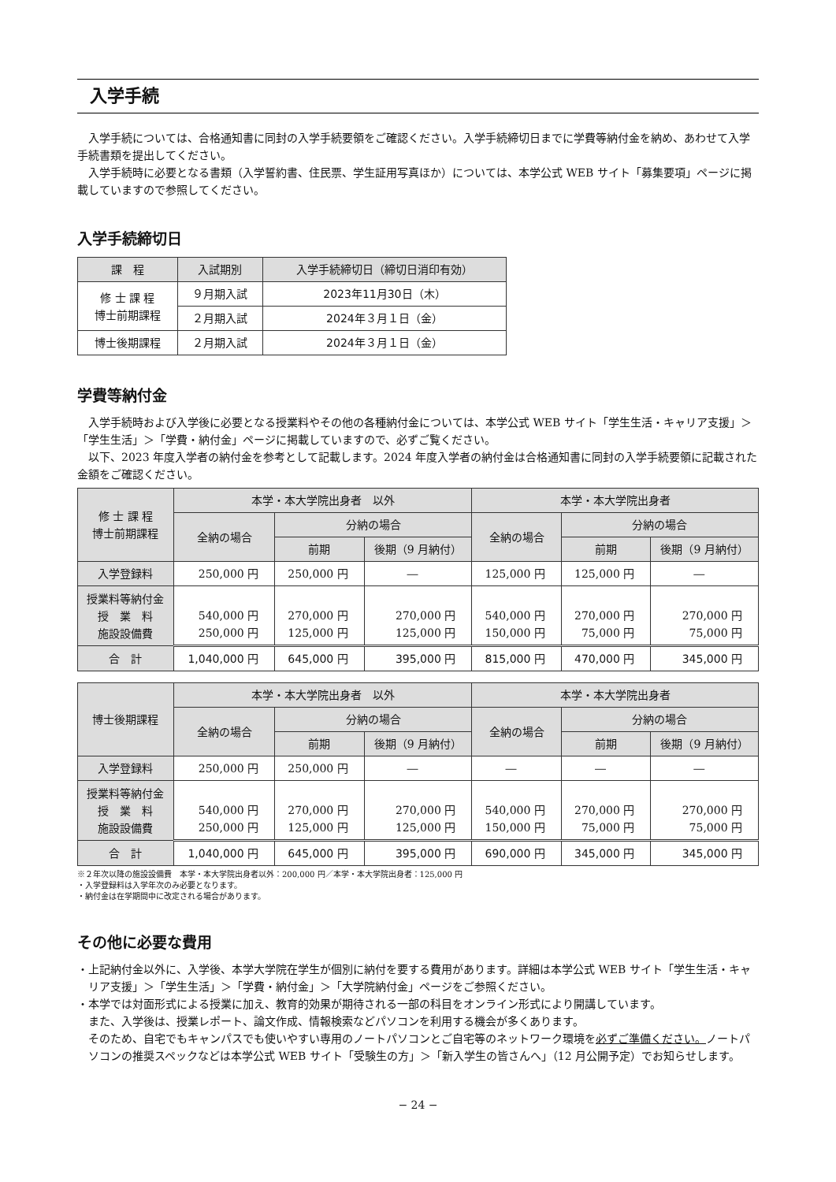入学手続
入学手続については、合格通知書に同封の入学手続要領をご確認ください。入学手続締切日までに学費等納付金を納め、あわせて入学手続書類を提出してください。
入学手続時に必要となる書類（入学誓約書、住民票、学生証用写真ほか）については、本学公式 WEB サイト「募集要項」ページに掲載していますので参照してください。
入学手続締切日
| 課 程 | 入試期別 | 入学手続締切日（締切日消印有効） |
| --- | --- | --- |
| 修 士 課 程 博士前期課程 | ９月期入試 | 2023年11月30日（木） |
| | ２月期入試 | 2024年３月１日（金） |
| 博士後期課程 | ２月期入試 | 2024年３月１日（金） |
学費等納付金
入学手続時および入学後に必要となる授業料やその他の各種納付金については、本学公式 WEB サイト「学生生活・キャリア支援」＞「学生生活」＞「学費・納付金」ページに掲載していますので、必ずご覧ください。
以下、2023 年度入学者の納付金を参考として記載します。2024 年度入学者の納付金は合格通知書に同封の入学手続要領に記載された金額をご確認ください。
| 修 士 課 程 博士前期課程 | 本学・本大学院出身者 以外 | | | 本学・本大学院出身者 | | |
| --- | --- | --- | --- | --- | --- | --- |
| | 全納の場合 | 分納の場合 | | 全納の場合 | 分納の場合 | |
| | | 前期 | 後期（9 月納付） | | 前期 | 後期（9 月納付） |
| 入学登録料 | 250,000 円 | 250,000 円 | ― | 125,000 円 | 125,000 円 | ― |
| 授業料等納付金 授 業 料 施設設備費 | 540,000 円 250,000 円 | 270,000 円 125,000 円 | 270,000 円 125,000 円 | 540,000 円 150,000 円 | 270,000 円 75,000 円 | 270,000 円 75,000 円 |
| 合 計 | 1,040,000 円 | 645,000 円 | 395,000 円 | 815,000 円 | 470,000 円 | 345,000 円 |
| 博士後期課程 | 本学・本大学院出身者 以外 | | | 本学・本大学院出身者 | | |
| --- | --- | --- | --- | --- | --- | --- |
| | 全納の場合 | 分納の場合 | | 全納の場合 | 分納の場合 | |
| | | 前期 | 後期（9 月納付） | | 前期 | 後期（9 月納付） |
| 入学登録料 | 250,000 円 | 250,000 円 | ― | ― | ― | ― |
| 授業料等納付金 授 業 料 施設設備費 | 540,000 円 250,000 円 | 270,000 円 125,000 円 | 270,000 円 125,000 円 | 540,000 円 150,000 円 | 270,000 円 75,000 円 | 270,000 円 75,000 円 |
| 合 計 | 1,040,000 円 | 645,000 円 | 395,000 円 | 690,000 円 | 345,000 円 | 345,000 円 |
※２年次以降の施設設備費　本学・本大学院出身者以外：200,000 円／本学・本大学院出身者：125,000 円
・入学登録料は入学年次のみ必要となります。
・納付金は在学期間中に改定される場合があります。
その他に必要な費用
・上記納付金以外に、入学後、本学大学院在学生が個別に納付を要する費用があります。詳細は本学公式 WEB サイト「学生生活・キャリア支援」＞「学生生活」＞「学費・納付金」＞「大学院納付金」ページをご参照ください。
・本学では対面形式による授業に加え、教育的効果が期待される一部の科目をオンライン形式により開講しています。
また、入学後は、授業レポート、論文作成、情報検索などパソコンを利用する機会が多くあります。
そのため、自宅でもキャンパスでも使いやすい専用のノートパソコンとご自宅等のネットワーク環境を必ずご準備ください。ノートパソコンの推奨スペックなどは本学公式 WEB サイト「受験生の方」＞「新入学生の皆さんへ」（12 月公開予定）でお知らせします。
− 24 −